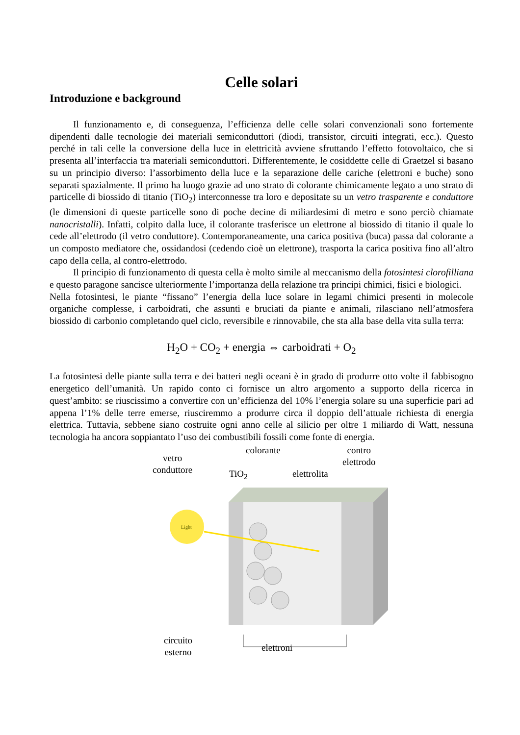Celle solari
Introduzione e background
Il funzionamento e, di conseguenza, l’efficienza delle celle solari convenzionali sono fortemente dipendenti dalle tecnologie dei materiali semiconduttori (diodi, transistor, circuiti integrati, ecc.). Questo perché in tali celle la conversione della luce in elettricità avviene sfruttando l’effetto fotovoltaico, che si presenta all’interfaccia tra materiali semiconduttori. Differentemente, le cosiddette celle di Graetzel si basano su un principio diverso: l’assorbimento della luce e la separazione delle cariche (elettroni e buche) sono separati spazialmente. Il primo ha luogo grazie ad uno strato di colorante chimicamente legato a uno strato di particelle di biossido di titanio (TiO<sub>2</sub>) interconnesse tra loro e depositate su un vetro trasparente e conduttore (le dimensioni di queste particelle sono di poche decine di miliardesimi di metro e sono perciò chiamate nanocristalli). Infatti, colpito dalla luce, il colorante trasferisce un elettrone al biossido di titanio il quale lo cede all’elettrodo (il vetro conduttore). Contemporaneamente, una carica positiva (buca) passa dal colorante a un composto mediatore che, ossidandosi (cedendo cioè un elettrone), trasporta la carica positiva fino all’altro capo della cella, al contro-elettrodo.
Il principio di funzionamento di questa cella è molto simile al meccanismo della fotosintesi clorofilliana e questo paragone sancisce ulteriormente l’importanza della relazione tra principi chimici, fisici e biologici.
Nella fotosintesi, le piante “fissano” l’energia della luce solare in legami chimici presenti in molecole organiche complesse, i carboidrati, che assunti e bruciati da piante e animali, rilasciano nell’atmosfera biossido di carbonio completando quel ciclo, reversibile e rinnovabile, che sta alla base della vita sulla terra:
H<sub>2</sub>O + CO<sub>2</sub> + energia ⇔ carboidrati + O<sub>2</sub>
La fotosintesi delle piante sulla terra e dei batteri negli oceani è in grado di produrre otto volte il fabbisogno energetico dell’umanità. Un rapido conto ci fornisce un altro argomento a supporto della ricerca in quest’ambito: se riuscissimo a convertire con un’efficienza del 10% l’energia solare su una superficie pari ad appena l’1% delle terre emerse, riusciremmo a produrre circa il doppio dell’attuale richiesta di energia elettrica. Tuttavia, sebbene siano costruite ogni anno celle al silicio per oltre 1 miliardo di Watt, nessuna tecnologia ha ancora soppiantato l’uso dei combustibili fossili come fonte di energia.
Light
vetro
conduttore
TiO<sub>2</sub>
colorante
elettrolita
contro
elettrodo
circuito
esterno
elettroni